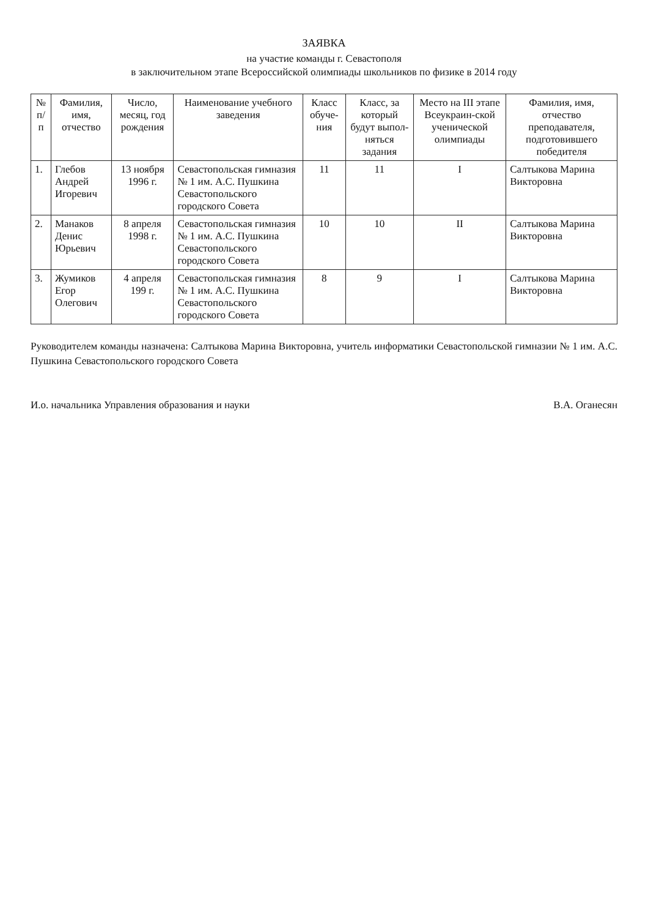ЗАЯВКА
на участие команды г. Севастополя
в заключительном этапе Всероссийской олимпиады школьников по физике в 2014 году
| № п/п | Фамилия, имя, отчество | Число, месяц, год рождения | Наименование учебного заведения | Класс обуче-ния | Класс, за который будут выпол-няться задания | Место на III этапе Всеукраин-ской ученической олимпиады | Фамилия, имя, отчество преподавателя, подготовившего победителя |
| --- | --- | --- | --- | --- | --- | --- | --- |
| 1. | Глебов Андрей Игоревич | 13 ноября 1996 г. | Севастопольская гимназия № 1 им. А.С. Пушкина Севастопольского городского Совета | 11 | 11 | I | Салтыкова Марина Викторовна |
| 2. | Манаков Денис Юрьевич | 8 апреля 1998 г. | Севастопольская гимназия № 1 им. А.С. Пушкина Севастопольского городского Совета | 10 | 10 | II | Салтыкова Марина Викторовна |
| 3. | Жумиков Егор Олегович | 4 апреля 199 г. | Севастопольская гимназия № 1 им. А.С. Пушкина Севастопольского городского Совета | 8 | 9 | I | Салтыкова Марина Викторовна |
Руководителем команды назначена: Салтыкова Марина Викторовна, учитель информатики Севастопольской гимназии № 1 им. А.С. Пушкина Севастопольского городского Совета
И.о. начальника Управления образования и науки В.А. Оганесян